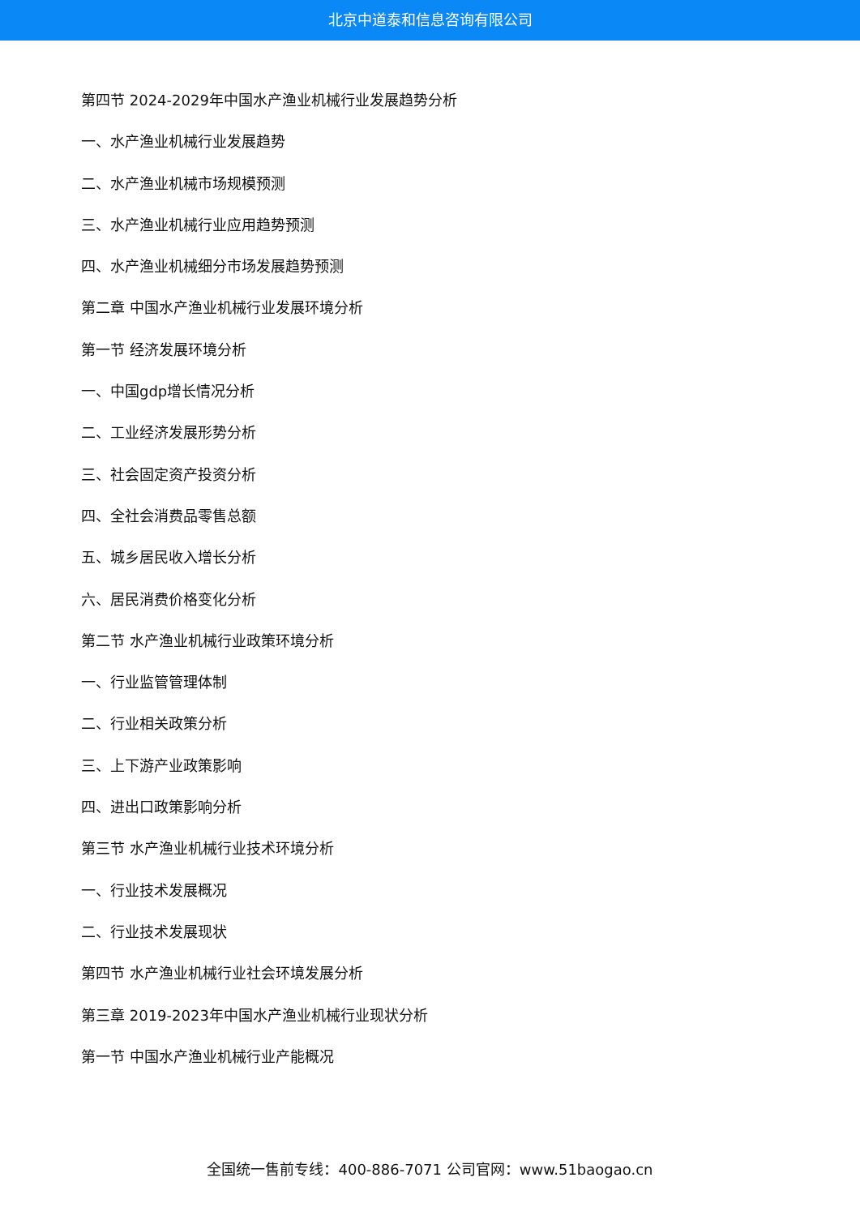北京中道泰和信息咨询有限公司
第四节 2024-2029年中国水产渔业机械行业发展趋势分析
一、水产渔业机械行业发展趋势
二、水产渔业机械市场规模预测
三、水产渔业机械行业应用趋势预测
四、水产渔业机械细分市场发展趋势预测
第二章 中国水产渔业机械行业发展环境分析
第一节 经济发展环境分析
一、中国gdp增长情况分析
二、工业经济发展形势分析
三、社会固定资产投资分析
四、全社会消费品零售总额
五、城乡居民收入增长分析
六、居民消费价格变化分析
第二节 水产渔业机械行业政策环境分析
一、行业监管管理体制
二、行业相关政策分析
三、上下游产业政策影响
四、进出口政策影响分析
第三节 水产渔业机械行业技术环境分析
一、行业技术发展概况
二、行业技术发展现状
第四节 水产渔业机械行业社会环境发展分析
第三章 2019-2023年中国水产渔业机械行业现状分析
第一节 中国水产渔业机械行业产能概况
全国统一售前专线：400-886-7071 公司官网：www.51baogao.cn